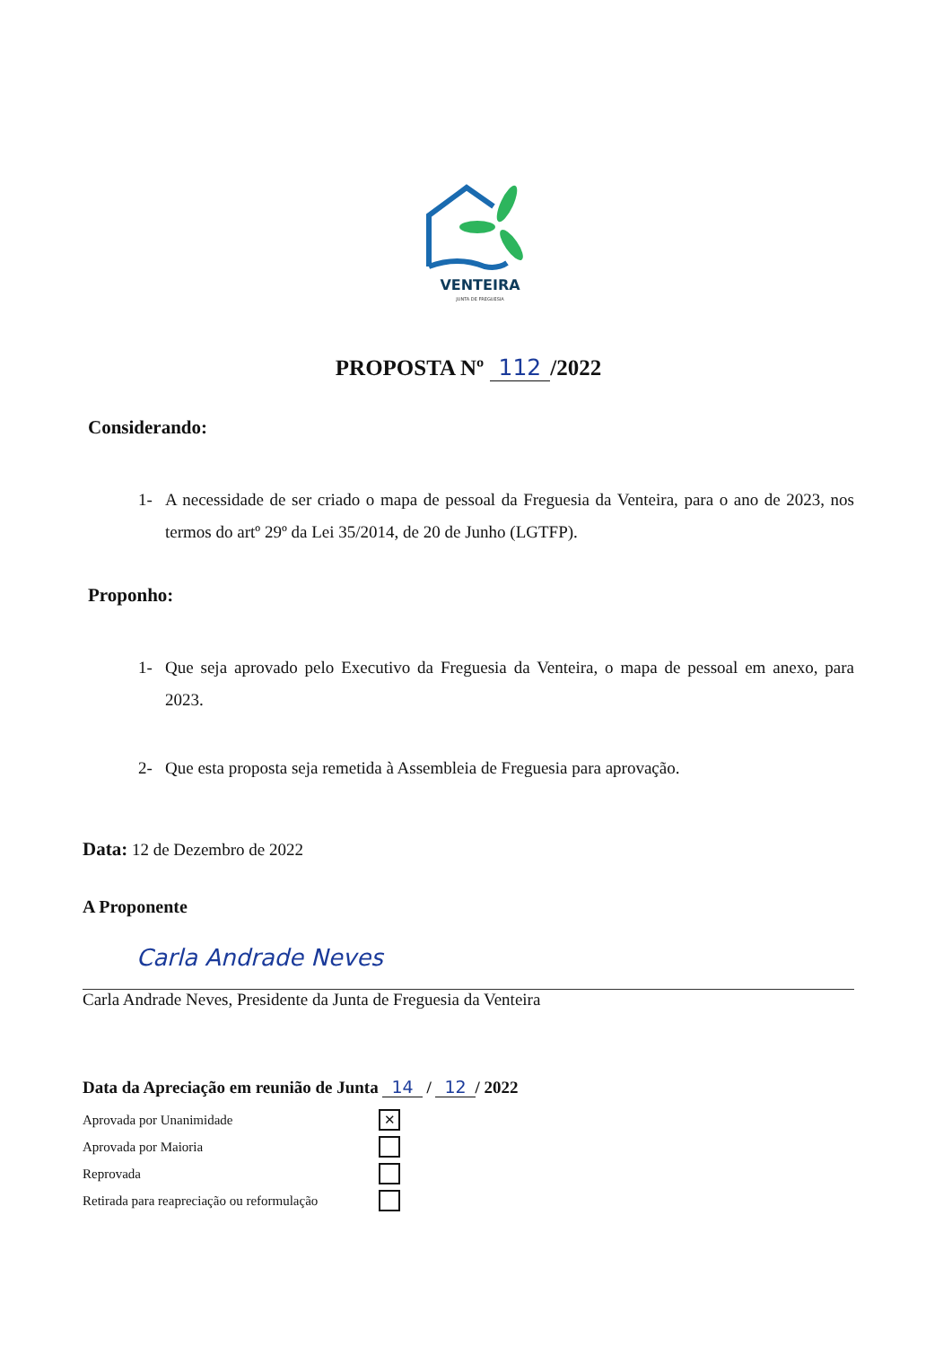VENTEIRA
JUNTA DE FREGUESIA
PROPOSTA Nº 112 /2022
Considerando:
1- A necessidade de ser criado o mapa de pessoal da Freguesia da Venteira, para o ano de 2023, nos termos do artº 29º da Lei 35/2014, de 20 de Junho (LGTFP).
Proponho:
1- Que seja aprovado pelo Executivo da Freguesia da Venteira, o mapa de pessoal em anexo, para 2023.
2- Que esta proposta seja remetida à Assembleia de Freguesia para aprovação.
Data: 12 de Dezembro de 2022
A Proponente
Carla Andrade Neves
Carla Andrade Neves, Presidente da Junta de Freguesia da Venteira
Data da Apreciação em reunião de Junta 14 / 12 / 2022
Aprovada por Unanimidade
✕
Aprovada por Maioria
Reprovada
Retirada para reapreciação ou reformulação